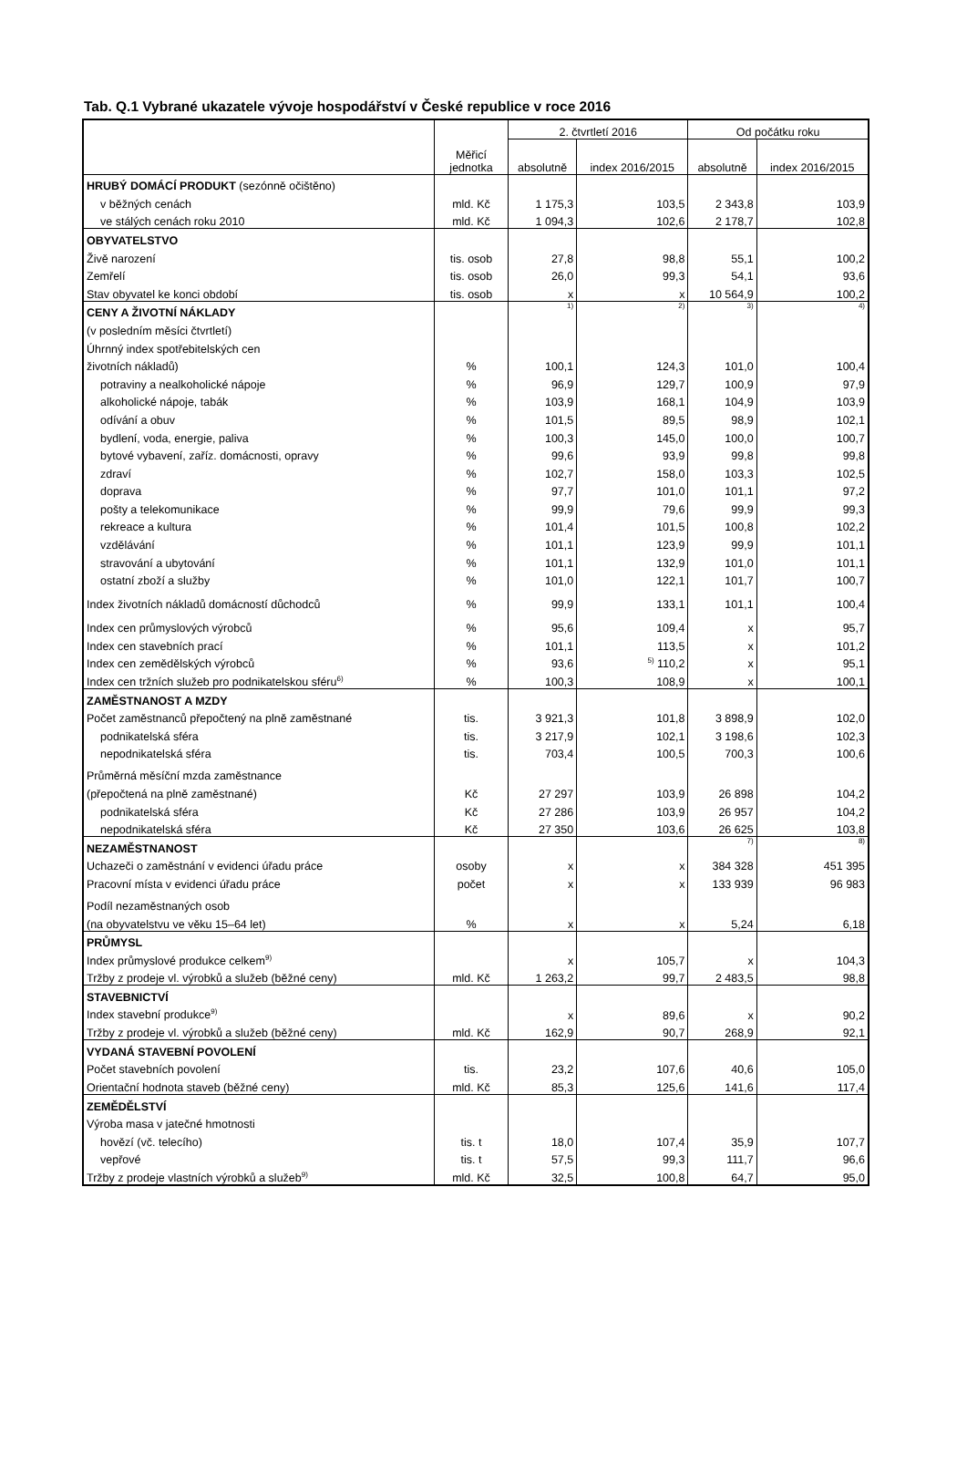Tab. Q.1 Vybrané ukazatele vývoje hospodářství v České republice v roce 2016
| | Měřicí jednotka | 2. čtvrtletí 2016 | | Od počátku roku | |
| --- | --- | --- | --- | --- | --- |
| | | absolutně | index 2016/2015 | absolutně | index 2016/2015 |
| HRUBÝ DOMÁCÍ PRODUKT (sezónně očištěno) | | | | | |
| v běžných cenách | mld. Kč | 1 175,3 | 103,5 | 2 343,8 | 103,9 |
| ve stálých cenách roku 2010 | mld. Kč | 1 094,3 | 102,6 | 2 178,7 | 102,8 |
| OBYVATELSTVO | | | | | |
| Živě narození | tis. osob | 27,8 | 98,8 | 55,1 | 100,2 |
| Zemřelí | tis. osob | 26,0 | 99,3 | 54,1 | 93,6 |
| Stav obyvatel ke konci období | tis. osob | x | x | 10 564,9 | 100,2 |
| CENY A ŽIVOTNÍ NÁKLADY | | 1) | 2) | 3) | 4) |
| (v posledním měsíci čtvrtletí) | | | | | |
| Úhrnný index spotřebitelských cen | | | | | |
| životních nákladů) | % | 100,1 | 124,3 | 101,0 | 100,4 |
| potraviny a nealkoholické nápoje | % | 96,9 | 129,7 | 100,9 | 97,9 |
| alkoholické nápoje, tabák | % | 103,9 | 168,1 | 104,9 | 103,9 |
| odívání a obuv | % | 101,5 | 89,5 | 98,9 | 102,1 |
| bydlení, voda, energie, paliva | % | 100,3 | 145,0 | 100,0 | 100,7 |
| bytové vybavení, zaříz. domácnosti, opravy | % | 99,6 | 93,9 | 99,8 | 99,8 |
| zdraví | % | 102,7 | 158,0 | 103,3 | 102,5 |
| doprava | % | 97,7 | 101,0 | 101,1 | 97,2 |
| pošty a telekomunikace | % | 99,9 | 79,6 | 99,9 | 99,3 |
| rekreace a kultura | % | 101,4 | 101,5 | 100,8 | 102,2 |
| vzdělávání | % | 101,1 | 123,9 | 99,9 | 101,1 |
| stravování a ubytování | % | 101,1 | 132,9 | 101,0 | 101,1 |
| ostatní zboží a služby | % | 101,0 | 122,1 | 101,7 | 100,7 |
| Index životních nákladů domácností důchodců | % | 99,9 | 133,1 | 101,1 | 100,4 |
| Index cen průmyslových výrobců | % | 95,6 | 109,4 | x | 95,7 |
| Index cen stavebních prací | % | 101,1 | 113,5 | x | 101,2 |
| Index cen zemědělských výrobců | % | 93,6 | <sup>5)</sup> 110,2 | x | 95,1 |
| Index cen tržních služeb pro podnikatelskou sféru<sup>6)</sup> | % | 100,3 | 108,9 | x | 100,1 |
| ZAMĚSTNANOST A MZDY | | | | | |
| Počet zaměstnanců přepočtený na plně zaměstnané | tis. | 3 921,3 | 101,8 | 3 898,9 | 102,0 |
| podnikatelská sféra | tis. | 3 217,9 | 102,1 | 3 198,6 | 102,3 |
| nepodnikatelská sféra | tis. | 703,4 | 100,5 | 700,3 | 100,6 |
| Průměrná měsíční mzda zaměstnance | | | | | |
| (přepočtená na plně zaměstnané) | Kč | 27 297 | 103,9 | 26 898 | 104,2 |
| podnikatelská sféra | Kč | 27 286 | 103,9 | 26 957 | 104,2 |
| nepodnikatelská sféra | Kč | 27 350 | 103,6 | 26 625 | 103,8 |
| NEZAMĚSTNANOST | | | | 7) | 8) |
| Uchazeči o zaměstnání v evidenci úřadu práce | osoby | x | x | 384 328 | 451 395 |
| Pracovní místa v evidenci úřadu práce | počet | x | x | 133 939 | 96 983 |
| Podíl nezaměstnaných osob | | | | | |
| (na obyvatelstvu ve věku 15–64 let) | % | x | x | 5,24 | 6,18 |
| PRŮMYSL | | | | | |
| Index průmyslové produkce celkem<sup>9)</sup> | | x | 105,7 | x | 104,3 |
| Tržby z prodeje vl. výrobků a služeb (běžné ceny) | mld. Kč | 1 263,2 | 99,7 | 2 483,5 | 98,8 |
| STAVEBNICTVÍ | | | | | |
| Index stavební produkce<sup>9)</sup> | | x | 89,6 | x | 90,2 |
| Tržby z prodeje vl. výrobků a služeb (běžné ceny) | mld. Kč | 162,9 | 90,7 | 268,9 | 92,1 |
| VYDANÁ STAVEBNÍ POVOLENÍ | | | | | |
| Počet stavebních povolení | tis. | 23,2 | 107,6 | 40,6 | 105,0 |
| Orientační hodnota staveb (běžné ceny) | mld. Kč | 85,3 | 125,6 | 141,6 | 117,4 |
| ZEMĚDĚLSTVÍ | | | | | |
| Výroba masa v jatečné hmotnosti | | | | | |
| hovězí (vč. telecího) | tis. t | 18,0 | 107,4 | 35,9 | 107,7 |
| vepřové | tis. t | 57,5 | 99,3 | 111,7 | 96,6 |
| Tržby z prodeje vlastních výrobků a služeb<sup>9)</sup> | mld. Kč | 32,5 | 100,8 | 64,7 | 95,0 |